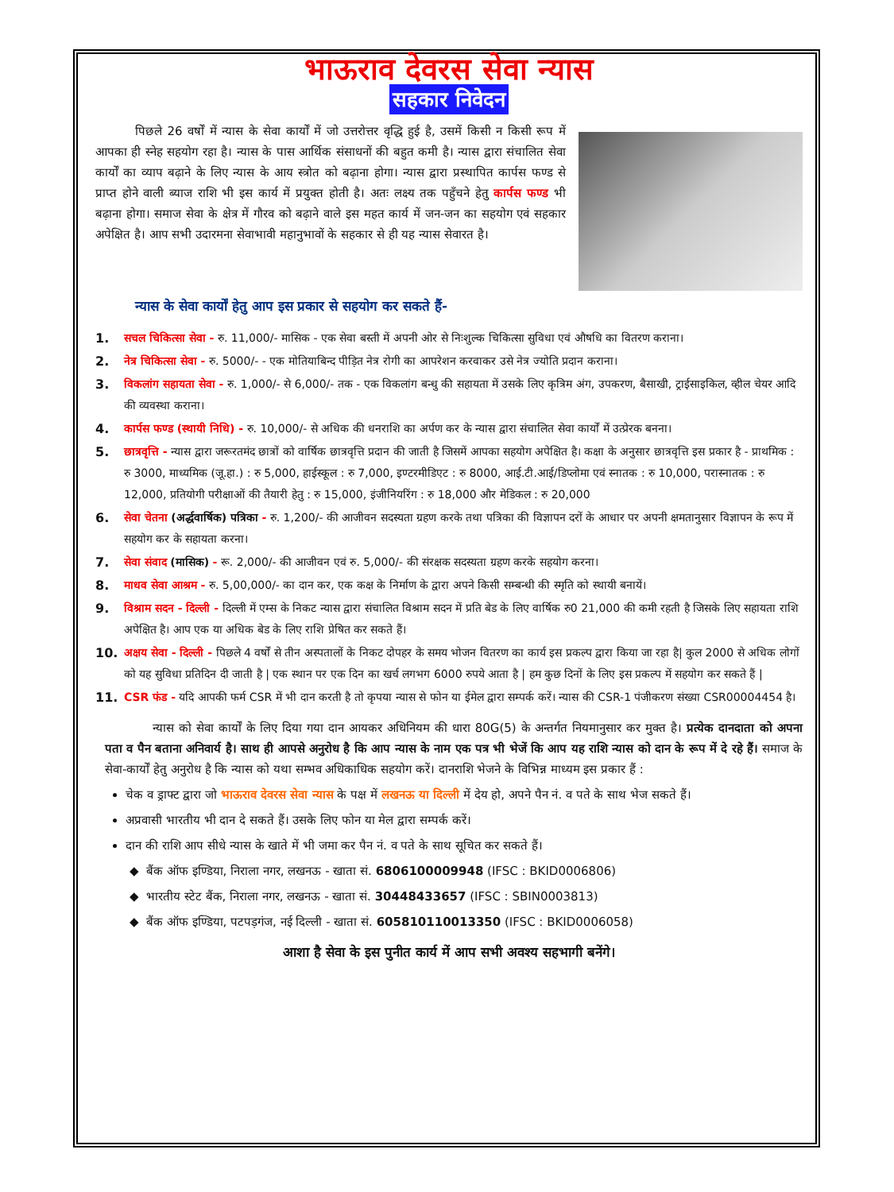भाऊराव देवरस सेवा न्यास
सहकार निवेदन
पिछले 26 वर्षों में न्यास के सेवा कार्यों में जो उत्तरोत्तर वृद्धि हुई है, उसमें किसी न किसी रूप में आपका ही स्नेह सहयोग रहा है। न्यास के पास आर्थिक संसाधनों की बहुत कमी है। न्यास द्वारा संचालित सेवा कार्यों का व्याप बढ़ाने के लिए न्यास के आय स्त्रोत को बढ़ाना होगा। न्यास द्वारा प्रस्थापित कार्पस फण्ड से प्राप्त होने वाली ब्याज राशि भी इस कार्य में प्रयुक्त होती है। अतः लक्ष्य तक पहुँचने हेतु कार्पस फण्ड भी बढ़ाना होगा। समाज सेवा के क्षेत्र में गौरव को बढ़ाने वाले इस महत कार्य में जन-जन का सहयोग एवं सहकार अपेक्षित है। आप सभी उदारमना सेवाभावी महानुभावों के सहकार से ही यह न्यास सेवारत है।
न्यास के सेवा कार्यों हेतु आप इस प्रकार से सहयोग कर सकते हैं-
1. सचल चिकित्सा सेवा - रु. 11,000/- मासिक - एक सेवा बस्ती में अपनी ओर से निःशुल्क चिकित्सा सुविधा एवं औषधि का वितरण कराना।
2. नेत्र चिकित्सा सेवा - रु. 5000/- - एक मोतियाबिन्द पीड़ित नेत्र रोगी का आपरेशन करवाकर उसे नेत्र ज्योति प्रदान कराना।
3. विकलांग सहायता सेवा - रु. 1,000/- से 6,000/- तक - एक विकलांग बन्धु की सहायता में उसके लिए कृत्रिम अंग, उपकरण, बैसाखी, ट्राईसाइकिल, व्हील चेयर आदि की व्यवस्था कराना।
4. कार्पस फण्ड (स्थायी निधि) - रु. 10,000/- से अधिक की धनराशि का अर्पण कर के न्यास द्वारा संचालित सेवा कार्यों में उत्प्रेरक बनना।
5. छात्रवृत्ति - न्यास द्वारा जरूरतमंद छात्रों को वार्षिक छात्रवृत्ति प्रदान की जाती है जिसमें आपका सहयोग अपेक्षित है। कक्षा के अनुसार छात्रवृत्ति इस प्रकार है - प्राथमिक : रु 3000, माध्यमिक (जू.हा.) : रु 5,000, हाईस्कूल : रु 7,000, इण्टरमीडिएट : रु 8000, आई.टी.आई/डिप्लोमा एवं स्नातक : रु 10,000, परास्नातक : रु 12,000, प्रतियोगी परीक्षाओं की तैयारी हेतु : रु 15,000, इंजीनियरिंग : रु 18,000 और मेडिकल : रु 20,000
6. सेवा चेतना (अर्द्धवार्षिक) पत्रिका - रु. 1,200/- की आजीवन सदस्यता ग्रहण करके तथा पत्रिका की विज्ञापन दरों के आधार पर अपनी क्षमतानुसार विज्ञापन के रूप में सहयोग कर के सहायता करना।
7. सेवा संवाद (मासिक) - रू. 2,000/- की आजीवन एवं रु. 5,000/- की संरक्षक सदस्यता ग्रहण करके सहयोग करना।
8. माधव सेवा आश्रम - रु. 5,00,000/- का दान कर, एक कक्ष के निर्माण के द्वारा अपने किसी सम्बन्धी की स्मृति को स्थायी बनायें।
9. विश्राम सदन - दिल्ली - दिल्ली में एम्स के निकट न्यास द्वारा संचालित विश्राम सदन में प्रति बेड के लिए वार्षिक रु0 21,000 की कमी रहती है जिसके लिए सहायता राशि अपेक्षित है। आप एक या अधिक बेड के लिए राशि प्रेषित कर सकते हैं।
10. अक्षय सेवा - दिल्ली - पिछले 4 वर्षों से तीन अस्पतालों के निकट दोपहर के समय भोजन वितरण का कार्य इस प्रकल्प द्वारा किया जा रहा है| कुल 2000 से अधिक लोगों को यह सुविधा प्रतिदिन दी जाती है | एक स्थान पर एक दिन का खर्च लगभग 6000 रुपये आता है | हम कुछ दिनों के लिए इस प्रकल्प में सहयोग कर सकते हैं |
11. CSR फंड - यदि आपकी फर्म CSR में भी दान करती है तो कृपया न्यास से फोन या ईमेल द्वारा सम्पर्क करें। न्यास की CSR-1 पंजीकरण संख्या CSR00004454 है।
न्यास को सेवा कार्यों के लिए दिया गया दान आयकर अधिनियम की धारा 80G(5) के अन्तर्गत नियमानुसार कर मुक्त है। प्रत्येक दानदाता को अपना पता व पैन बताना अनिवार्य है। साथ ही आपसे अनुरोध है कि आप न्यास के नाम एक पत्र भी भेजें कि आप यह राशि न्यास को दान के रूप में दे रहे हैं। समाज के सेवा-कार्यों हेतु अनुरोध है कि न्यास को यथा सम्भव अधिकाधिक सहयोग करें। दानराशि भेजने के विभिन्न माध्यम इस प्रकार हैं :
चेक व ड्राफ्ट द्वारा जो भाऊराव देवरस सेवा न्यास के पक्ष में लखनऊ या दिल्ली में देय हो, अपने पैन नं. व पते के साथ भेज सकते हैं।
अप्रवासी भारतीय भी दान दे सकते हैं। उसके लिए फोन या मेल द्वारा सम्पर्क करें।
दान की राशि आप सीधे न्यास के खाते में भी जमा कर पैन नं. व पते के साथ सूचित कर सकते हैं।
बैंक ऑफ इण्डिया, निराला नगर, लखनऊ - खाता सं. 6806100009948 (IFSC : BKID0006806)
भारतीय स्टेट बैंक, निराला नगर, लखनऊ - खाता सं. 30448433657 (IFSC : SBIN0003813)
बैंक ऑफ इण्डिया, पटपड़गंज, नई दिल्ली - खाता सं. 605810110013350 (IFSC : BKID0006058)
आशा है सेवा के इस पुनीत कार्य में आप सभी अवश्य सहभागी बनेंगे।